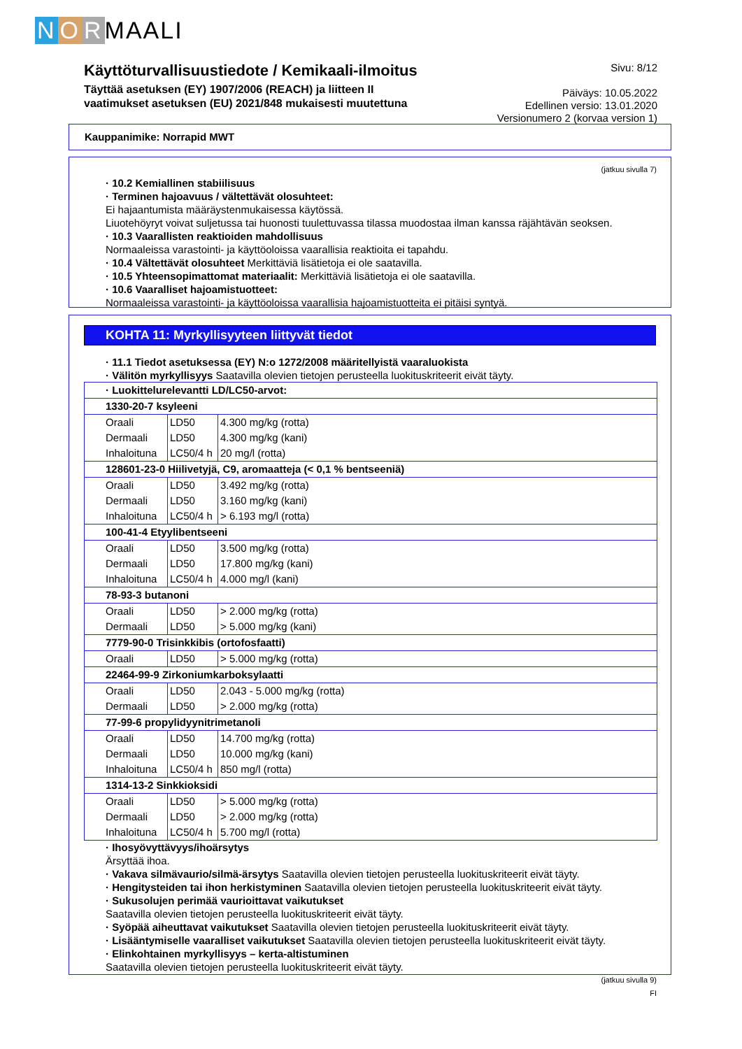N O R MAALI
Käyttöturvallisuustiedote / Kemikaali-ilmoitus
Täyttää asetuksen (EY) 1907/2006 (REACH) ja liitteen II
vaatimukset asetuksen (EU) 2021/848 mukaisesti muutettuna
Sivu: 8/12
Päiväys: 10.05.2022
Edellinen versio: 13.01.2020
Versionumero 2 (korvaa version 1)
Kauppanimike: Norrapid MWT
(jatkuu sivulla 7)
· 10.2 Kemiallinen stabiilisuus
· Terminen hajoavuus / vältettävät olosuhteet:
Ei hajaantumista määräystenmukaisessa käytössä.
Liuotehöyryt voivat suljetussa tai huonosti tuulettuvassa tilassa muodostaa ilman kanssa räjähtävän seoksen.
· 10.3 Vaarallisten reaktioiden mahdollisuus
Normaaleissa varastointi- ja käyttöoloissa vaarallisia reaktioita ei tapahdu.
· 10.4 Vältettävät olosuhteet Merkittäviä lisätietoja ei ole saatavilla.
· 10.5 Yhteensopimattomat materiaalit: Merkittäviä lisätietoja ei ole saatavilla.
· 10.6 Vaaralliset hajoamistuotteet:
Normaaleissa varastointi- ja käyttöoloissa vaarallisia hajoamistuotteita ei pitäisi syntyä.
KOHTA 11: Myrkyllisyyteen liittyvät tiedot
· 11.1 Tiedot asetuksessa (EY) N:o 1272/2008 määritellyistä vaaraluokista
· Välitön myrkyllisyys Saatavilla olevien tietojen perusteella luokituskriteerit eivät täyty.
| · Luokittelurelevantti LD/LC50-arvot: | | |
| 1330-20-7 ksyleeni | | |
| Oraali | LD50 | 4.300 mg/kg (rotta) |
| Dermaali | LD50 | 4.300 mg/kg (kani) |
| Inhaloituna | LC50/4 h | 20 mg/l (rotta) |
| 128601-23-0 Hiilivetyjä, C9, aromaatteja (< 0,1 % bentseeniä) | | |
| Oraali | LD50 | 3.492 mg/kg (rotta) |
| Dermaali | LD50 | 3.160 mg/kg (kani) |
| Inhaloituna | LC50/4 h | > 6.193 mg/l (rotta) |
| 100-41-4 Etyylibentseeni | | |
| Oraali | LD50 | 3.500 mg/kg (rotta) |
| Dermaali | LD50 | 17.800 mg/kg (kani) |
| Inhaloituna | LC50/4 h | 4.000 mg/l (kani) |
| 78-93-3 butanoni | | |
| Oraali | LD50 | > 2.000 mg/kg (rotta) |
| Dermaali | LD50 | > 5.000 mg/kg (kani) |
| 7779-90-0 Trisinkkibis (ortofosfaatti) | | |
| Oraali | LD50 | > 5.000 mg/kg (rotta) |
| 22464-99-9 Zirkoniumkarboksylaatti | | |
| Oraali | LD50 | 2.043 - 5.000 mg/kg (rotta) |
| Dermaali | LD50 | > 2.000 mg/kg (rotta) |
| 77-99-6 propylidyynitrimetanoli | | |
| Oraali | LD50 | 14.700 mg/kg (rotta) |
| Dermaali | LD50 | 10.000 mg/kg (kani) |
| Inhaloituna | LC50/4 h | 850 mg/l (rotta) |
| 1314-13-2 Sinkkioksidi | | |
| Oraali | LD50 | > 5.000 mg/kg (rotta) |
| Dermaali | LD50 | > 2.000 mg/kg (rotta) |
| Inhaloituna | LC50/4 h | 5.700 mg/l (rotta) |
· Ihosyövyttävyys/ihoärsytys
Ärsyttää ihoa.
· Vakava silmävaurio/silmä-ärsytys Saatavilla olevien tietojen perusteella luokituskriteerit eivät täyty.
· Hengitysteiden tai ihon herkistyminen Saatavilla olevien tietojen perusteella luokituskriteerit eivät täyty.
· Sukusolujen perimää vaurioittavat vaikutukset
Saatavilla olevien tietojen perusteella luokituskriteerit eivät täyty.
· Syöpää aiheuttavat vaikutukset Saatavilla olevien tietojen perusteella luokituskriteerit eivät täyty.
· Lisääntymiselle vaaralliset vaikutukset Saatavilla olevien tietojen perusteella luokituskriteerit eivät täyty.
· Elinkohtainen myrkyllisyys – kerta-altistuminen
Saatavilla olevien tietojen perusteella luokituskriteerit eivät täyty.
(jatkuu sivulla 9)
FI